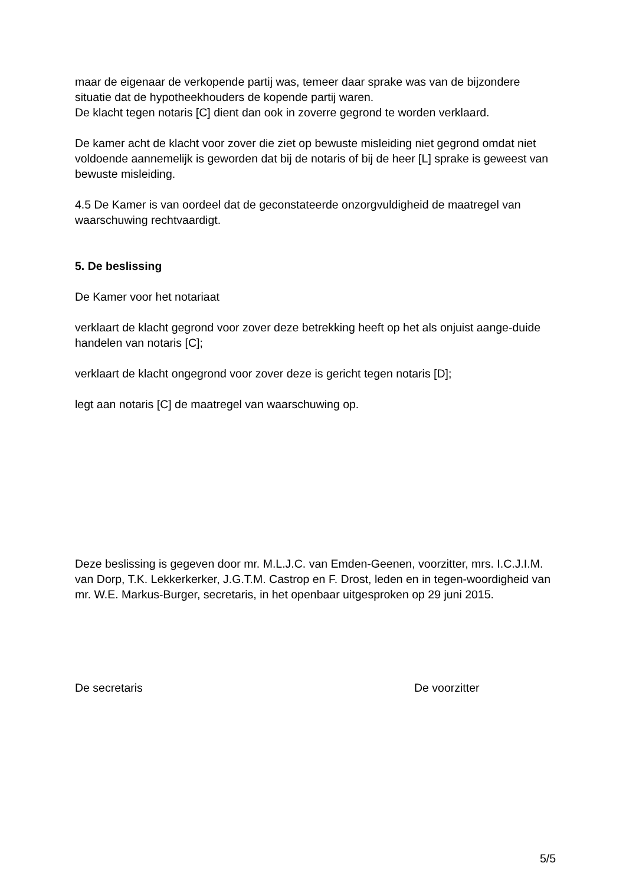maar de eigenaar de verkopende partij was, temeer daar sprake was van de bijzondere situatie dat de hypotheekhouders de kopende partij waren.
De klacht tegen notaris [C] dient dan ook in zoverre gegrond te worden verklaard.
De kamer acht de klacht voor zover die ziet op bewuste misleiding niet gegrond omdat niet voldoende aannemelijk is geworden dat bij de notaris of bij de heer [L] sprake is geweest van bewuste misleiding.
4.5 De Kamer is van oordeel dat de geconstateerde onzorgvuldigheid de maatregel van waarschuwing rechtvaardigt.
5. De beslissing
De Kamer voor het notariaat
verklaart de klacht gegrond voor zover deze betrekking heeft op het als onjuist aange-duide handelen van notaris [C];
verklaart de klacht ongegrond voor zover deze is gericht tegen notaris [D];
legt aan notaris [C] de maatregel van waarschuwing op.
Deze beslissing is gegeven door mr. M.L.J.C. van Emden-Geenen, voorzitter, mrs. I.C.J.I.M. van Dorp, T.K. Lekkerkerker, J.G.T.M. Castrop en F. Drost, leden en in tegen-woordigheid van mr. W.E. Markus-Burger, secretaris, in het openbaar uitgesproken op 29 juni 2015.
De secretaris De voorzitter
5/5